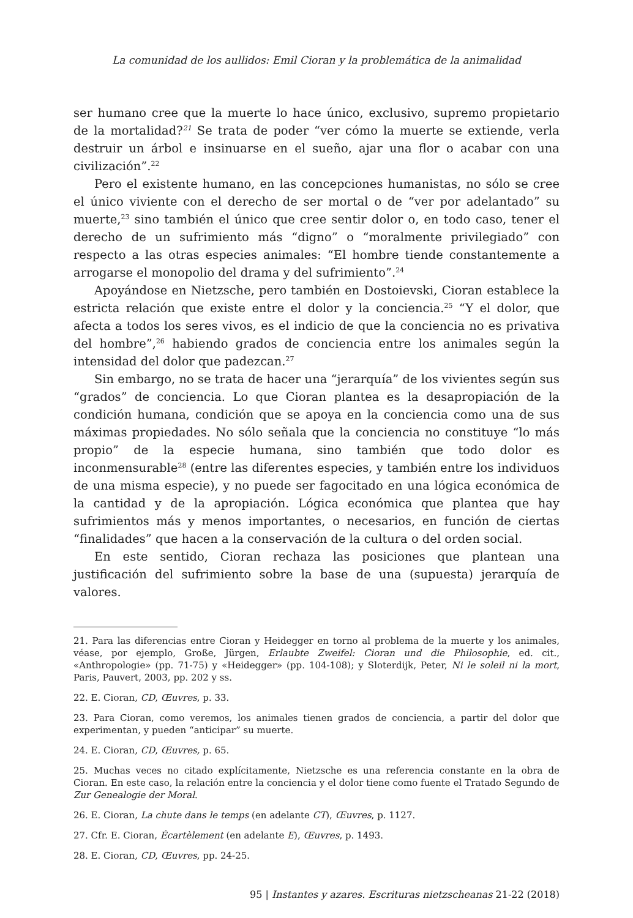La comunidad de los aullidos: Emil Cioran y la problemática de la animalidad
ser humano cree que la muerte lo hace único, exclusivo, supremo propietario de la mortalidad?<sup>21</sup> Se trata de poder “ver cómo la muerte se extiende, verla destruir un árbol e insinuarse en el sueño, ajar una flor o acabar con una civilización”.<sup>22</sup>
Pero el existente humano, en las concepciones humanistas, no sólo se cree el único viviente con el derecho de ser mortal o de “ver por adelantado” su muerte,<sup>23</sup> sino también el único que cree sentir dolor o, en todo caso, tener el derecho de un sufrimiento más “digno” o “moralmente privilegiado” con respecto a las otras especies animales: “El hombre tiende constantemente a arrogarse el monopolio del drama y del sufrimiento”.<sup>24</sup>
Apoyándose en Nietzsche, pero también en Dostoievski, Cioran establece la estricta relación que existe entre el dolor y la conciencia.<sup>25</sup> “Y el dolor, que afecta a todos los seres vivos, es el indicio de que la conciencia no es privativa del hombre”,<sup>26</sup> habiendo grados de conciencia entre los animales según la intensidad del dolor que padezcan.<sup>27</sup>
Sin embargo, no se trata de hacer una “jerarquía” de los vivientes según sus “grados” de conciencia. Lo que Cioran plantea es la desapropiación de la condición humana, condición que se apoya en la conciencia como una de sus máximas propiedades. No sólo señala que la conciencia no constituye “lo más propio” de la especie humana, sino también que todo dolor es inconmensurable<sup>28</sup> (entre las diferentes especies, y también entre los individuos de una misma especie), y no puede ser fagocitado en una lógica económica de la cantidad y de la apropiación. Lógica económica que plantea que hay sufrimientos más y menos importantes, o necesarios, en función de ciertas “finalidades” que hacen a la conservación de la cultura o del orden social.
En este sentido, Cioran rechaza las posiciones que plantean una justificación del sufrimiento sobre la base de una (supuesta) jerarquía de valores.
21. Para las diferencias entre Cioran y Heidegger en torno al problema de la muerte y los animales, véase, por ejemplo, Große, Jürgen, Erlaubte Zweifel: Cioran und die Philosophie, ed. cit., «Anthropologie» (pp. 71-75) y «Heidegger» (pp. 104-108); y Sloterdijk, Peter, Ni le soleil ni la mort, Paris, Pauvert, 2003, pp. 202 y ss.
22. E. Cioran, CD, Œuvres, p. 33.
23. Para Cioran, como veremos, los animales tienen grados de conciencia, a partir del dolor que experimentan, y pueden “anticipar” su muerte.
24. E. Cioran, CD, Œuvres, p. 65.
25. Muchas veces no citado explícitamente, Nietzsche es una referencia constante en la obra de Cioran. En este caso, la relación entre la conciencia y el dolor tiene como fuente el Tratado Segundo de Zur Genealogie der Moral.
26. E. Cioran, La chute dans le temps (en adelante CT), Œuvres, p. 1127.
27. Cfr. E. Cioran, Écartèlement (en adelante E), Œuvres, p. 1493.
28. E. Cioran, CD, Œuvres, pp. 24-25.
95 | Instantes y azares. Escrituras nietzscheanas 21-22 (2018)